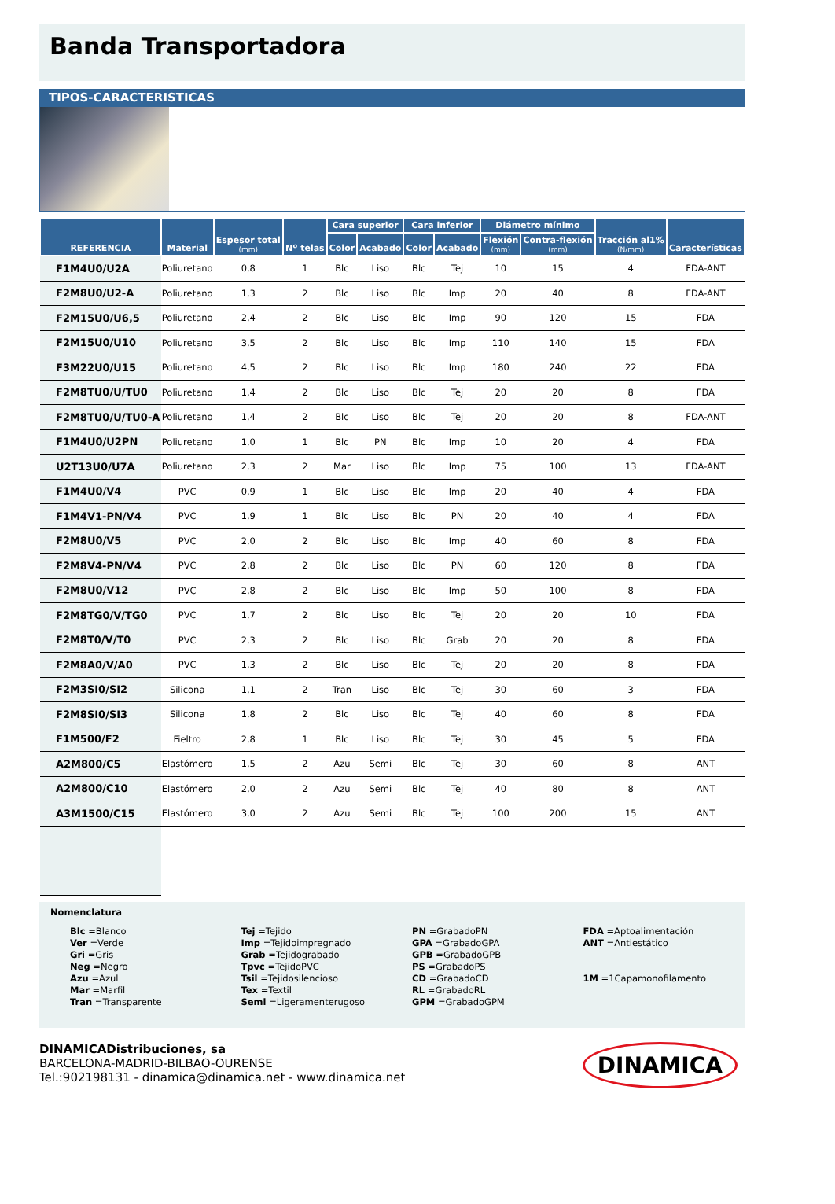Banda Transportadora
TIPOS-CARACTERISTICAS
| REFERENCIA | Material | Espesor total (mm) | Nº telas | Cara superior | | Cara inferior | | Diámetro mínimo | | Tracción al1% (N/mm) | Características |
| --- | --- | --- | --- | --- | --- | --- | --- | --- | --- | --- | --- |
| | | | | Color | Acabado | Color | Acabado | Flexión (mm) | Contra-flexión (mm) | | |
| F1M4U0/U2A | Poliuretano | 0,8 | 1 | Blc | Liso | Blc | Tej | 10 | 15 | 4 | FDA-ANT |
| F2M8U0/U2-A | Poliuretano | 1,3 | 2 | Blc | Liso | Blc | Imp | 20 | 40 | 8 | FDA-ANT |
| F2M15U0/U6,5 | Poliuretano | 2,4 | 2 | Blc | Liso | Blc | Imp | 90 | 120 | 15 | FDA |
| F2M15U0/U10 | Poliuretano | 3,5 | 2 | Blc | Liso | Blc | Imp | 110 | 140 | 15 | FDA |
| F3M22U0/U15 | Poliuretano | 4,5 | 2 | Blc | Liso | Blc | Imp | 180 | 240 | 22 | FDA |
| F2M8TU0/U/TU0 | Poliuretano | 1,4 | 2 | Blc | Liso | Blc | Tej | 20 | 20 | 8 | FDA |
| F2M8TU0/U/TU0-A | Poliuretano | 1,4 | 2 | Blc | Liso | Blc | Tej | 20 | 20 | 8 | FDA-ANT |
| F1M4U0/U2PN | Poliuretano | 1,0 | 1 | Blc | PN | Blc | Imp | 10 | 20 | 4 | FDA |
| U2T13U0/U7A | Poliuretano | 2,3 | 2 | Mar | Liso | Blc | Imp | 75 | 100 | 13 | FDA-ANT |
| F1M4U0/V4 | PVC | 0,9 | 1 | Blc | Liso | Blc | Imp | 20 | 40 | 4 | FDA |
| F1M4V1-PN/V4 | PVC | 1,9 | 1 | Blc | Liso | Blc | PN | 20 | 40 | 4 | FDA |
| F2M8U0/V5 | PVC | 2,0 | 2 | Blc | Liso | Blc | Imp | 40 | 60 | 8 | FDA |
| F2M8V4-PN/V4 | PVC | 2,8 | 2 | Blc | Liso | Blc | PN | 60 | 120 | 8 | FDA |
| F2M8U0/V12 | PVC | 2,8 | 2 | Blc | Liso | Blc | Imp | 50 | 100 | 8 | FDA |
| F2M8TG0/V/TG0 | PVC | 1,7 | 2 | Blc | Liso | Blc | Tej | 20 | 20 | 10 | FDA |
| F2M8T0/V/T0 | PVC | 2,3 | 2 | Blc | Liso | Blc | Grab | 20 | 20 | 8 | FDA |
| F2M8A0/V/A0 | PVC | 1,3 | 2 | Blc | Liso | Blc | Tej | 20 | 20 | 8 | FDA |
| F2M3SI0/SI2 | Silicona | 1,1 | 2 | Tran | Liso | Blc | Tej | 30 | 60 | 3 | FDA |
| F2M8SI0/SI3 | Silicona | 1,8 | 2 | Blc | Liso | Blc | Tej | 40 | 60 | 8 | FDA |
| F1M500/F2 | Fieltro | 2,8 | 1 | Blc | Liso | Blc | Tej | 30 | 45 | 5 | FDA |
| A2M800/C5 | Elastómero | 1,5 | 2 | Azu | Semi | Blc | Tej | 30 | 60 | 8 | ANT |
| A2M800/C10 | Elastómero | 2,0 | 2 | Azu | Semi | Blc | Tej | 40 | 80 | 8 | ANT |
| A3M1500/C15 | Elastómero | 3,0 | 2 | Azu | Semi | Blc | Tej | 100 | 200 | 15 | ANT |
Nomenclatura
Blc =Blanco
Ver =Verde
Gri =Gris
Neg =Negro
Azu =Azul
Mar =Marfil
Tran =Transparente
Tej =Tejido
Imp =Tejidoimpregnado
Grab =Tejidograbado
Tpvc =TejidoPVC
Tsil =Tejidosilencioso
Tex =Textil
Semi =Ligeramenterugoso
PN =GrabadoPN
GPA =GrabadoGPA
GPB =GrabadoGPB
PS =GrabadoPS
CD =GrabadoCD
RL =GrabadoRL
GPM =GrabadoGPM
FDA =Aptoalimentación
ANT =Antiestático
1M =1Capamonofilamento
DINAMICADistribuciones, sa
BARCELONA-MADRID-BILBAO-OURENSE
Tel.:902198131 - dinamica@dinamica.net - www.dinamica.net
DINAMICA